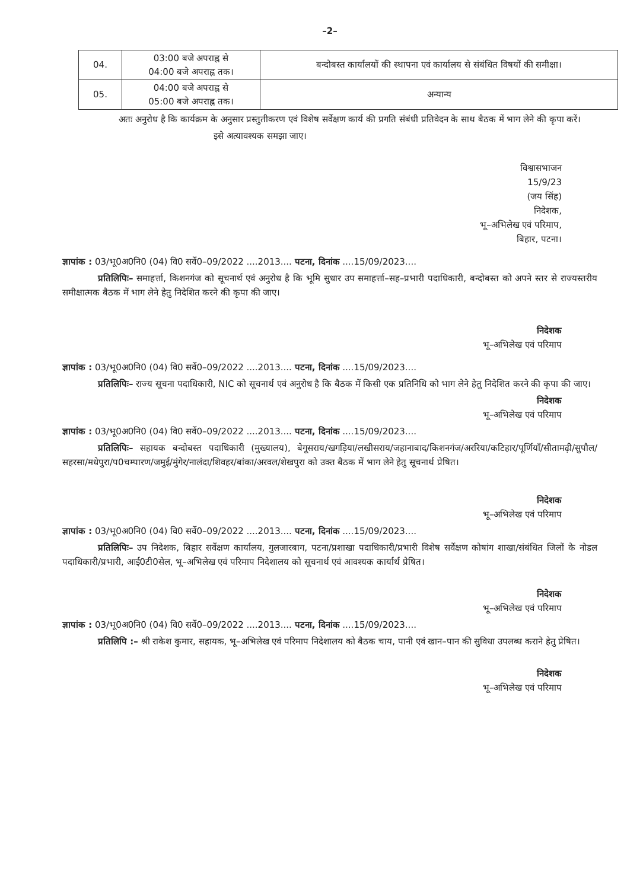–2–
| 04. | 03:00 बजे अपराह्न से 04:00 बजे अपराह्न तक। | बन्दोबस्त कार्यालयों की स्थापना एवं कार्यालय से संबंधित विषयों की समीक्षा। |
| 05. | 04:00 बजे अपराह्न से 05:00 बजे अपराह्न तक। | अन्यान्य |
अतः अनुरोध है कि कार्यक्रम के अनुसार प्रस्तुतीकरण एवं विशेष सर्वेक्षण कार्य की प्रगति संबंधी प्रतिवेदन के साथ बैठक में भाग लेने की कृपा करें।
इसे अत्यावश्यक समझा जाए।
विश्वासभाजन
15/9/23
(जय सिंह)
निदेशक,
भू–अभिलेख एवं परिमाप,
बिहार, पटना।
ज्ञापांक : 03/भू0अ0नि0 (04) वि0 सर्वे0–09/2022 ....2013.... पटना, दिनांक ....15/09/2023....
प्रतिलिपिः– समाहर्त्ता, किशनगंज को सूचनार्थ एवं अनुरोध है कि भूमि सुधार उप समाहर्त्ता–सह–प्रभारी पदाधिकारी, बन्दोबस्त को अपने स्तर से राज्यस्तरीय समीक्षात्मक बैठक में भाग लेने हेतु निदेशित करने की कृपा की जाए।
निदेशक
भू–अभिलेख एवं परिमाप
ज्ञापांक : 03/भू0अ0नि0 (04) वि0 सर्वे0–09/2022 ....2013.... पटना, दिनांक ....15/09/2023....
प्रतिलिपिः– राज्य सूचना पदाधिकारी, NIC को सूचनार्थ एवं अनुरोध है कि बैठक में किसी एक प्रतिनिधि को भाग लेने हेतु निदेशित करने की कृपा की जाए।
निदेशक
भू–अभिलेख एवं परिमाप
ज्ञापांक : 03/भू0अ0नि0 (04) वि0 सर्वे0–09/2022 ....2013.... पटना, दिनांक ....15/09/2023....
प्रतिलिपिः– सहायक बन्दोबस्त पदाधिकारी (मुख्यालय), बेगूसराय/खगड़िया/लखीसराय/जहानाबाद/किशनगंज/अररिया/कटिहार/पूर्णियाँ/सीतामढ़ी/सुपौल/सहरसा/मधेपुरा/प0चम्पारण/जमुई/मुंगेर/नालंदा/शिवहर/बांका/अरवल/शेखपुरा को उक्त बैठक में भाग लेने हेतु सूचनार्थ प्रेषित।
निदेशक
भू–अभिलेख एवं परिमाप
ज्ञापांक : 03/भू0अ0नि0 (04) वि0 सर्वे0–09/2022 ....2013.... पटना, दिनांक ....15/09/2023....
प्रतिलिपिः– उप निदेशक, बिहार सर्वेक्षण कार्यालय, गुलजारबाग, पटना/प्रशाखा पदाधिकारी/प्रभारी विशेष सर्वेक्षण कोषांग शाखा/संबंधित जिलों के नोडल पदाधिकारी/प्रभारी, आई0टी0सेल, भू–अभिलेख एवं परिमाप निदेशालय को सूचनार्थ एवं आवश्यक कार्यार्थ प्रेषित।
निदेशक
भू–अभिलेख एवं परिमाप
ज्ञापांक : 03/भू0अ0नि0 (04) वि0 सर्वे0–09/2022 ....2013.... पटना, दिनांक ....15/09/2023....
प्रतिलिपि :– श्री राकेश कुमार, सहायक, भू–अभिलेख एवं परिमाप निदेशालय को बैठक चाय, पानी एवं खान–पान की सुविधा उपलब्ध कराने हेतु प्रेषित।
निदेशक
भू–अभिलेख एवं परिमाप